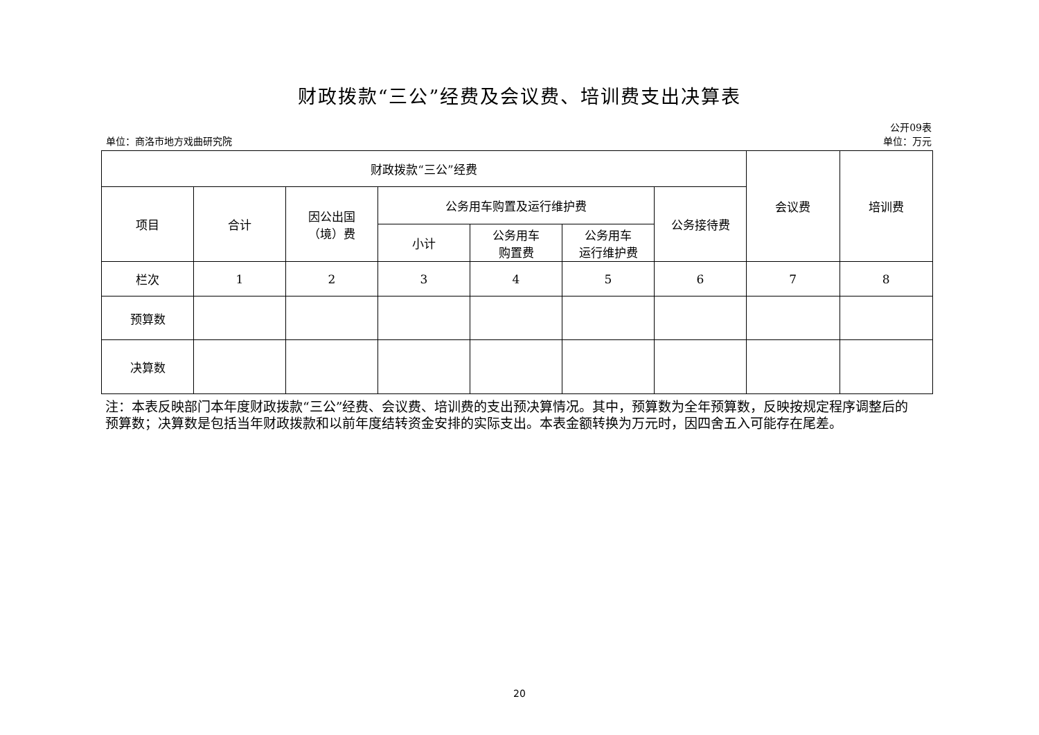财政拨款“三公”经费及会议费、培训费支出决算表
公开09表
单位：商洛市地方戏曲研究院 单位：万元
| 财政拨款“三公”经费 | | | | | | | 会议费 | 培训费 |
| --- | --- | --- | --- | --- | --- | --- | --- | --- |
| 项目 | 合计 | 因公出国 （境）费 | 公务用车购置及运行维护费 | | | 公务接待费 | | |
| | | | 小计 | 公务用车 购置费 | 公务用车 运行维护费 | | | |
| 栏次 | 1 | 2 | 3 | 4 | 5 | 6 | 7 | 8 |
| 预算数 | | | | | | | | |
| 决算数 | | | | | | | | |
注：本表反映部门本年度财政拨款“三公”经费、会议费、培训费的支出预决算情况。其中，预算数为全年预算数，反映按规定程序调整后的预算数；决算数是包括当年财政拨款和以前年度结转资金安排的实际支出。本表金额转换为万元时，因四舍五入可能存在尾差。
20